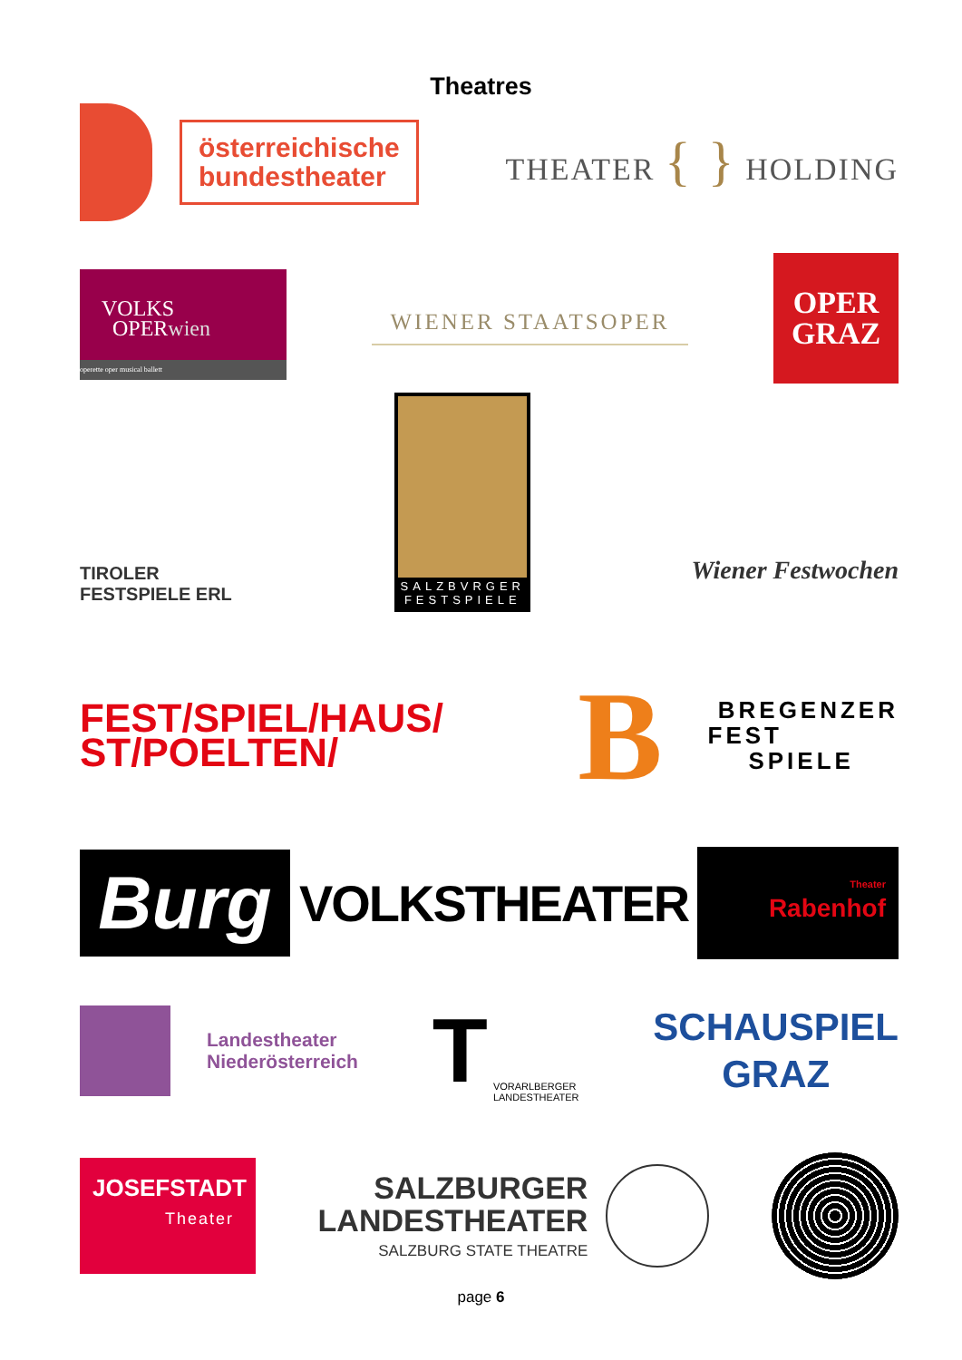Theatres
österreichische
bundestheater
THEATER { } HOLDING
VOLKS
OPERwien
operette oper musical ballett
WIENER STAATSOPER
OPER
GRAZ
TIROLER
FESTSPIELE ERL
SALZBVRGER
FESTSPIELE
Wiener Festwochen
FEST/SPIEL/HAUS/
ST/POELTEN/
B
BREGENZER
FEST
SPIELE
Burg
VOLKSTHEATER
Theater
Rabenhof
Landestheater
Niederösterreich
T
VORARLBERGER
LANDESTHEATER
SCHAUSPIEL
GRAZ
JOSEFSTADT
Theater
SALZBURGER
LANDESTHEATER
SALZBURG STATE THEATRE
page 6